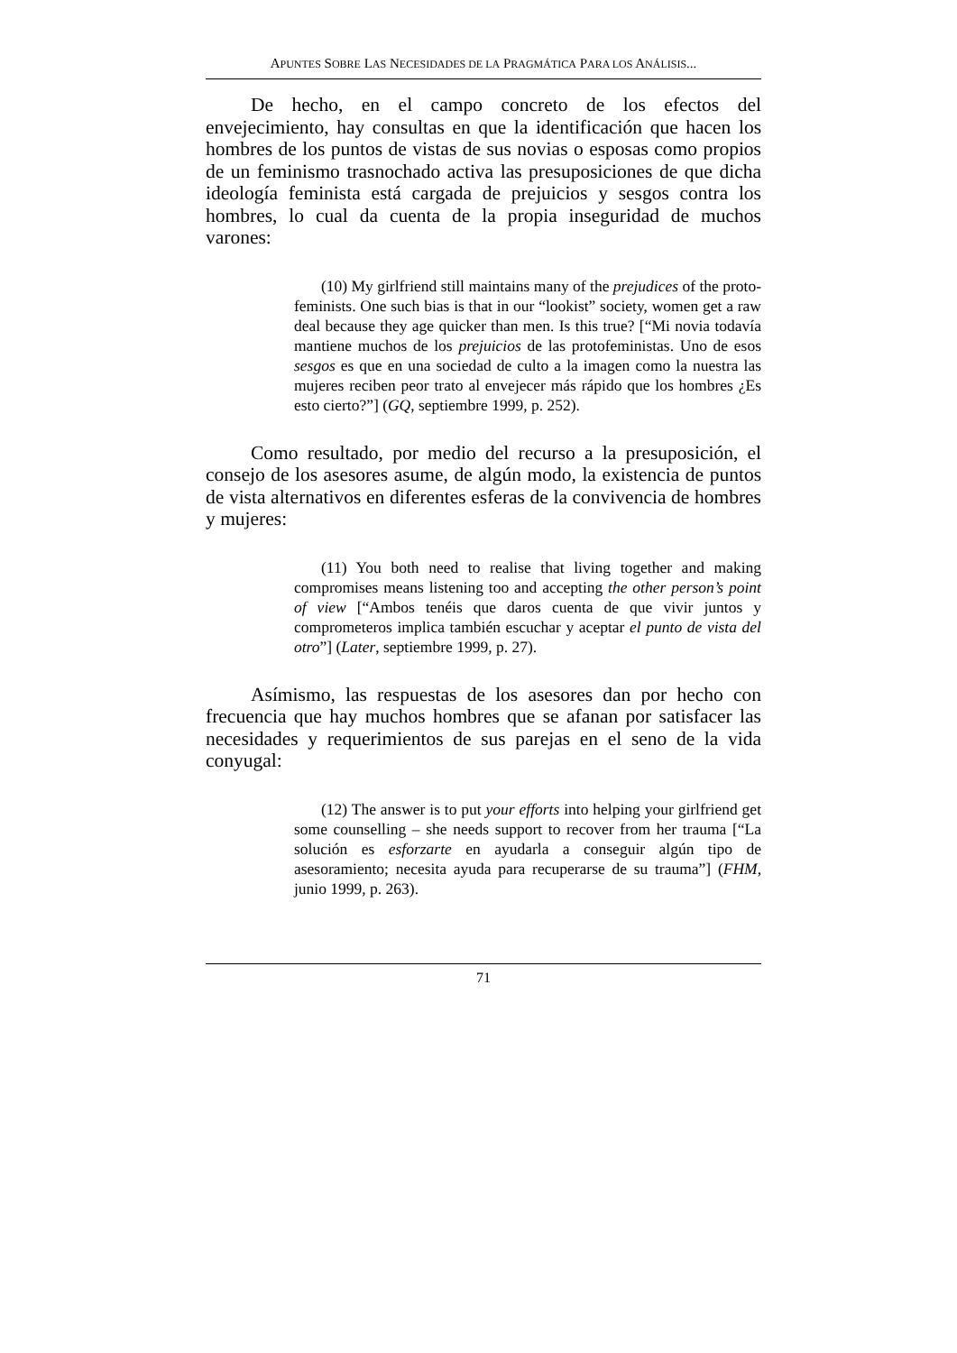APUNTES SOBRE LAS NECESIDADES DE LA PRAGMÁTICA PARA LOS ANÁLISIS...
De hecho, en el campo concreto de los efectos del envejecimiento, hay consultas en que la identificación que hacen los hombres de los puntos de vistas de sus novias o esposas como propios de un feminismo trasnochado activa las presuposiciones de que dicha ideología feminista está cargada de prejuicios y sesgos contra los hombres, lo cual da cuenta de la propia inseguridad de muchos varones:
(10) My girlfriend still maintains many of the prejudices of the proto-feminists. One such bias is that in our “lookist” society, women get a raw deal because they age quicker than men. Is this true? [“Mi novia todavía mantiene muchos de los prejuicios de las protofeministas. Uno de esos sesgos es que en una sociedad de culto a la imagen como la nuestra las mujeres reciben peor trato al envejecer más rápido que los hombres ¿Es esto cierto?”] (GQ, septiembre 1999, p. 252).
Como resultado, por medio del recurso a la presuposición, el consejo de los asesores asume, de algún modo, la existencia de puntos de vista alternativos en diferentes esferas de la convivencia de hombres y mujeres:
(11) You both need to realise that living together and making compromises means listening too and accepting the other person’s point of view [“Ambos tenéis que daros cuenta de que vivir juntos y comprometeros implica también escuchar y aceptar el punto de vista del otro”] (Later, septiembre 1999, p. 27).
Asímismo, las respuestas de los asesores dan por hecho con frecuencia que hay muchos hombres que se afanan por satisfacer las necesidades y requerimientos de sus parejas en el seno de la vida conyugal:
(12) The answer is to put your efforts into helping your girlfriend get some counselling – she needs support to recover from her trauma [“La solución es esforzarte en ayudarla a conseguir algún tipo de asesoramiento; necesita ayuda para recuperarse de su trauma”] (FHM, junio 1999, p. 263).
71